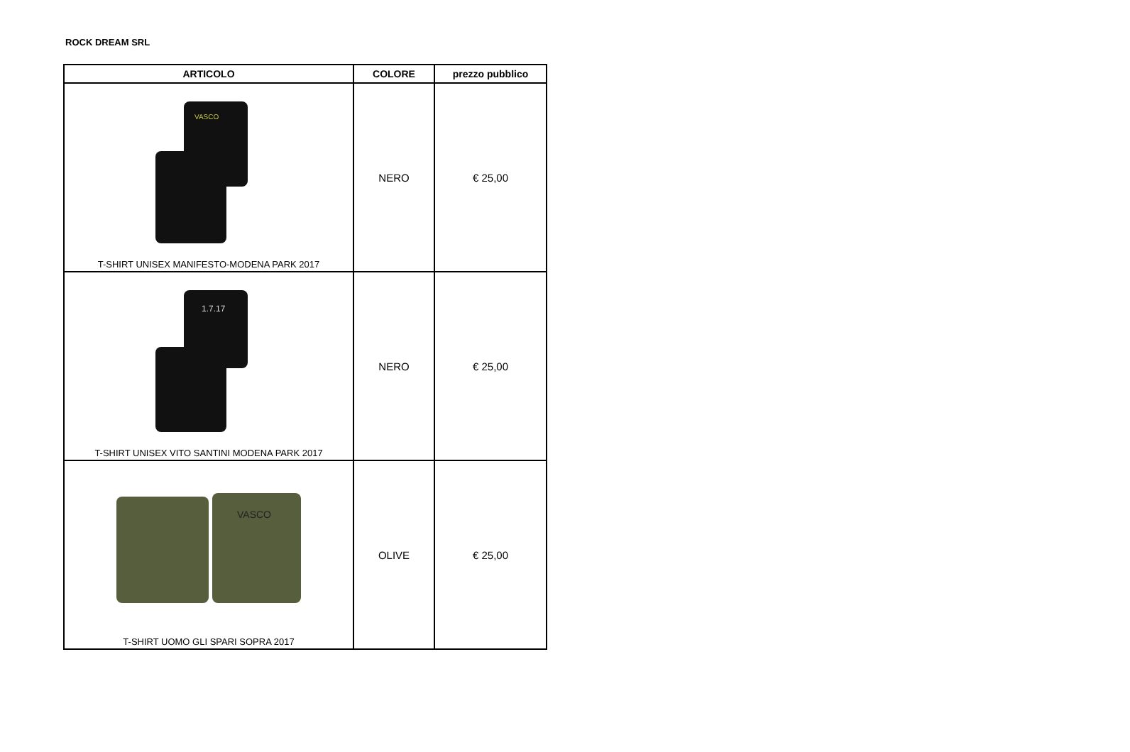ROCK DREAM SRL
| ARTICOLO | COLORE | prezzo pubblico |
| --- | --- | --- |
| VASCO T-SHIRT UNISEX MANIFESTO-MODENA PARK 2017 | NERO | € 25,00 |
| 1.7.17 T-SHIRT UNISEX VITO SANTINI MODENA PARK 2017 | NERO | € 25,00 |
| VASCO T-SHIRT UOMO GLI SPARI SOPRA 2017 | OLIVE | € 25,00 |